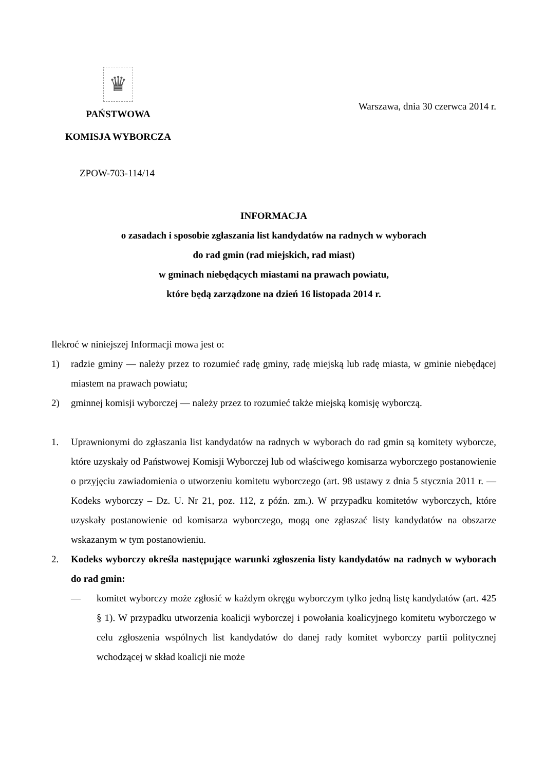♛
PAŃSTWOWA
KOMISJA WYBORCZA
Warszawa, dnia 30 czerwca 2014 r.
ZPOW-703-114/14
INFORMACJA
o zasadach i sposobie zgłaszania list kandydatów na radnych w wyborach
do rad gmin (rad miejskich, rad miast)
w gminach niebędących miastami na prawach powiatu,
które będą zarządzone na dzień 16 listopada 2014 r.
Ilekroć w niniejszej Informacji mowa jest o:
1) radzie gminy — należy przez to rozumieć radę gminy, radę miejską lub radę miasta, w gminie niebędącej miastem na prawach powiatu;
2) gminnej komisji wyborczej — należy przez to rozumieć także miejską komisję wyborczą.
1. Uprawnionymi do zgłaszania list kandydatów na radnych w wyborach do rad gmin są komitety wyborcze, które uzyskały od Państwowej Komisji Wyborczej lub od właściwego komisarza wyborczego postanowienie o przyjęciu zawiadomienia o utworzeniu komitetu wyborczego (art. 98 ustawy z dnia 5 stycznia 2011 r. — Kodeks wyborczy – Dz. U. Nr 21, poz. 112, z późn. zm.). W przypadku komitetów wyborczych, które uzyskały postanowienie od komisarza wyborczego, mogą one zgłaszać listy kandydatów na obszarze wskazanym w tym postanowieniu.
2. Kodeks wyborczy określa następujące warunki zgłoszenia listy kandydatów na radnych w wyborach do rad gmin:
— komitet wyborczy może zgłosić w każdym okręgu wyborczym tylko jedną listę kandydatów (art. 425 § 1). W przypadku utworzenia koalicji wyborczej i powołania koalicyjnego komitetu wyborczego w celu zgłoszenia wspólnych list kandydatów do danej rady komitet wyborczy partii politycznej wchodzącej w skład koalicji nie może